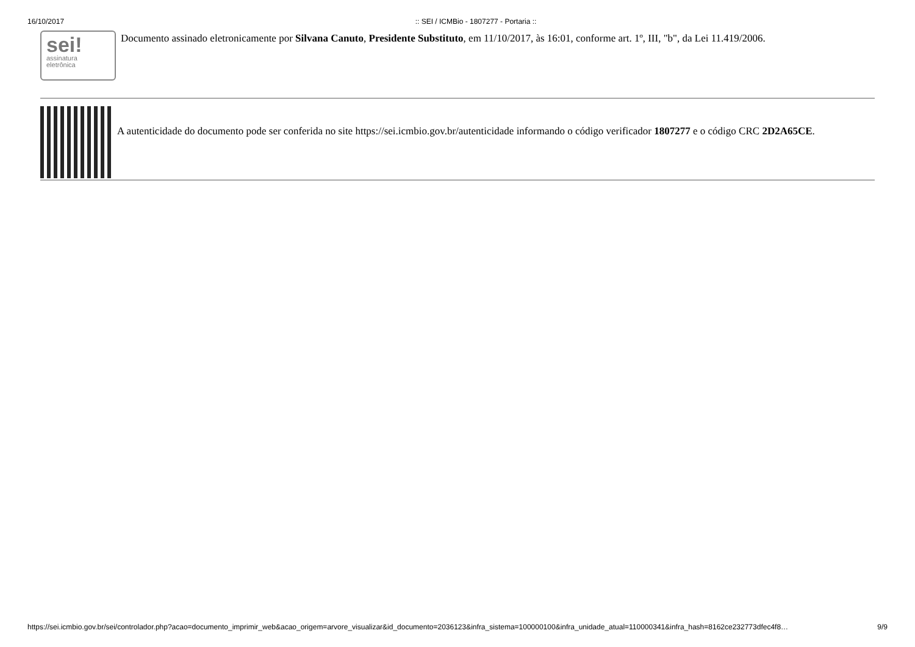16/10/2017:: SEI / ICMBio - 1807277 - Portaria ::
sei!
assinatura
eletrônica
Documento assinado eletronicamente por Silvana Canuto, Presidente Substituto, em 11/10/2017, às 16:01, conforme art. 1º, III, "b", da Lei 11.419/2006.
A autenticidade do documento pode ser conferida no site https://sei.icmbio.gov.br/autenticidade informando o código verificador 1807277 e o código CRC 2D2A65CE.
https://sei.icmbio.gov.br/sei/controlador.php?acao=documento_imprimir_web&acao_origem=arvore_visualizar&id_documento=2036123&infra_sistema=100000100&infra_unidade_atual=110000341&infra_hash=8162ce232773dfec4f8… 9/9